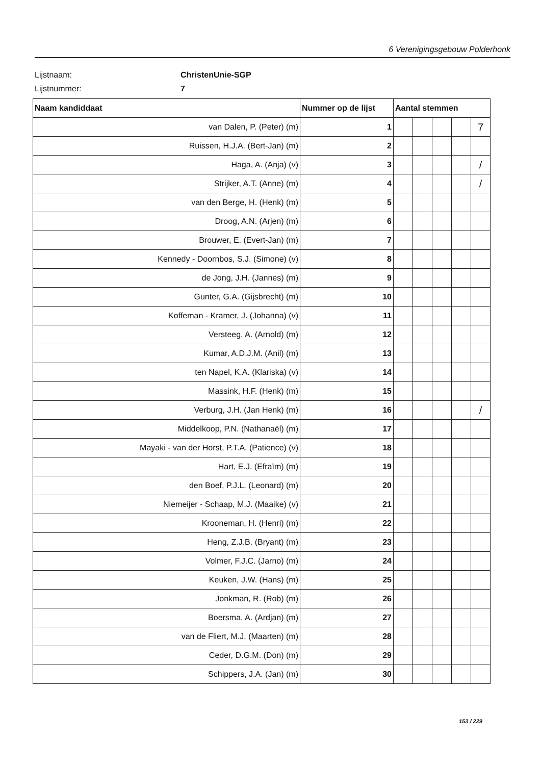6 Verenigingsgebouw Polderhonk
Lijstnaam: ChristenUnie-SGP
Lijstnummer: 7
| Naam kandiddaat | Nummer op de lijst | Aantal stemmen | | | | |
| --- | --- | --- | --- | --- | --- | --- |
| van Dalen, P. (Peter) (m) | 1 | | | | | 7 |
| Ruissen, H.J.A. (Bert-Jan) (m) | 2 | | | | | |
| Haga, A. (Anja) (v) | 3 | | | | | / |
| Strijker, A.T. (Anne) (m) | 4 | | | | | / |
| van den Berge, H. (Henk) (m) | 5 | | | | | |
| Droog, A.N. (Arjen) (m) | 6 | | | | | |
| Brouwer, E. (Evert-Jan) (m) | 7 | | | | | |
| Kennedy - Doornbos, S.J. (Simone) (v) | 8 | | | | | |
| de Jong, J.H. (Jannes) (m) | 9 | | | | | |
| Gunter, G.A. (Gijsbrecht) (m) | 10 | | | | | |
| Koffeman - Kramer, J. (Johanna) (v) | 11 | | | | | |
| Versteeg, A. (Arnold) (m) | 12 | | | | | |
| Kumar, A.D.J.M. (Anil) (m) | 13 | | | | | |
| ten Napel, K.A. (Klariska) (v) | 14 | | | | | |
| Massink, H.F. (Henk) (m) | 15 | | | | | |
| Verburg, J.H. (Jan Henk) (m) | 16 | | | | | / |
| Middelkoop, P.N. (Nathanaël) (m) | 17 | | | | | |
| Mayaki - van der Horst, P.T.A. (Patience) (v) | 18 | | | | | |
| Hart, E.J. (Efraïm) (m) | 19 | | | | | |
| den Boef, P.J.L. (Leonard) (m) | 20 | | | | | |
| Niemeijer - Schaap, M.J. (Maaike) (v) | 21 | | | | | |
| Krooneman, H. (Henri) (m) | 22 | | | | | |
| Heng, Z.J.B. (Bryant) (m) | 23 | | | | | |
| Volmer, F.J.C. (Jarno) (m) | 24 | | | | | |
| Keuken, J.W. (Hans) (m) | 25 | | | | | |
| Jonkman, R. (Rob) (m) | 26 | | | | | |
| Boersma, A. (Ardjan) (m) | 27 | | | | | |
| van de Fliert, M.J. (Maarten) (m) | 28 | | | | | |
| Ceder, D.G.M. (Don) (m) | 29 | | | | | |
| Schippers, J.A. (Jan) (m) | 30 | | | | | |
153 / 229